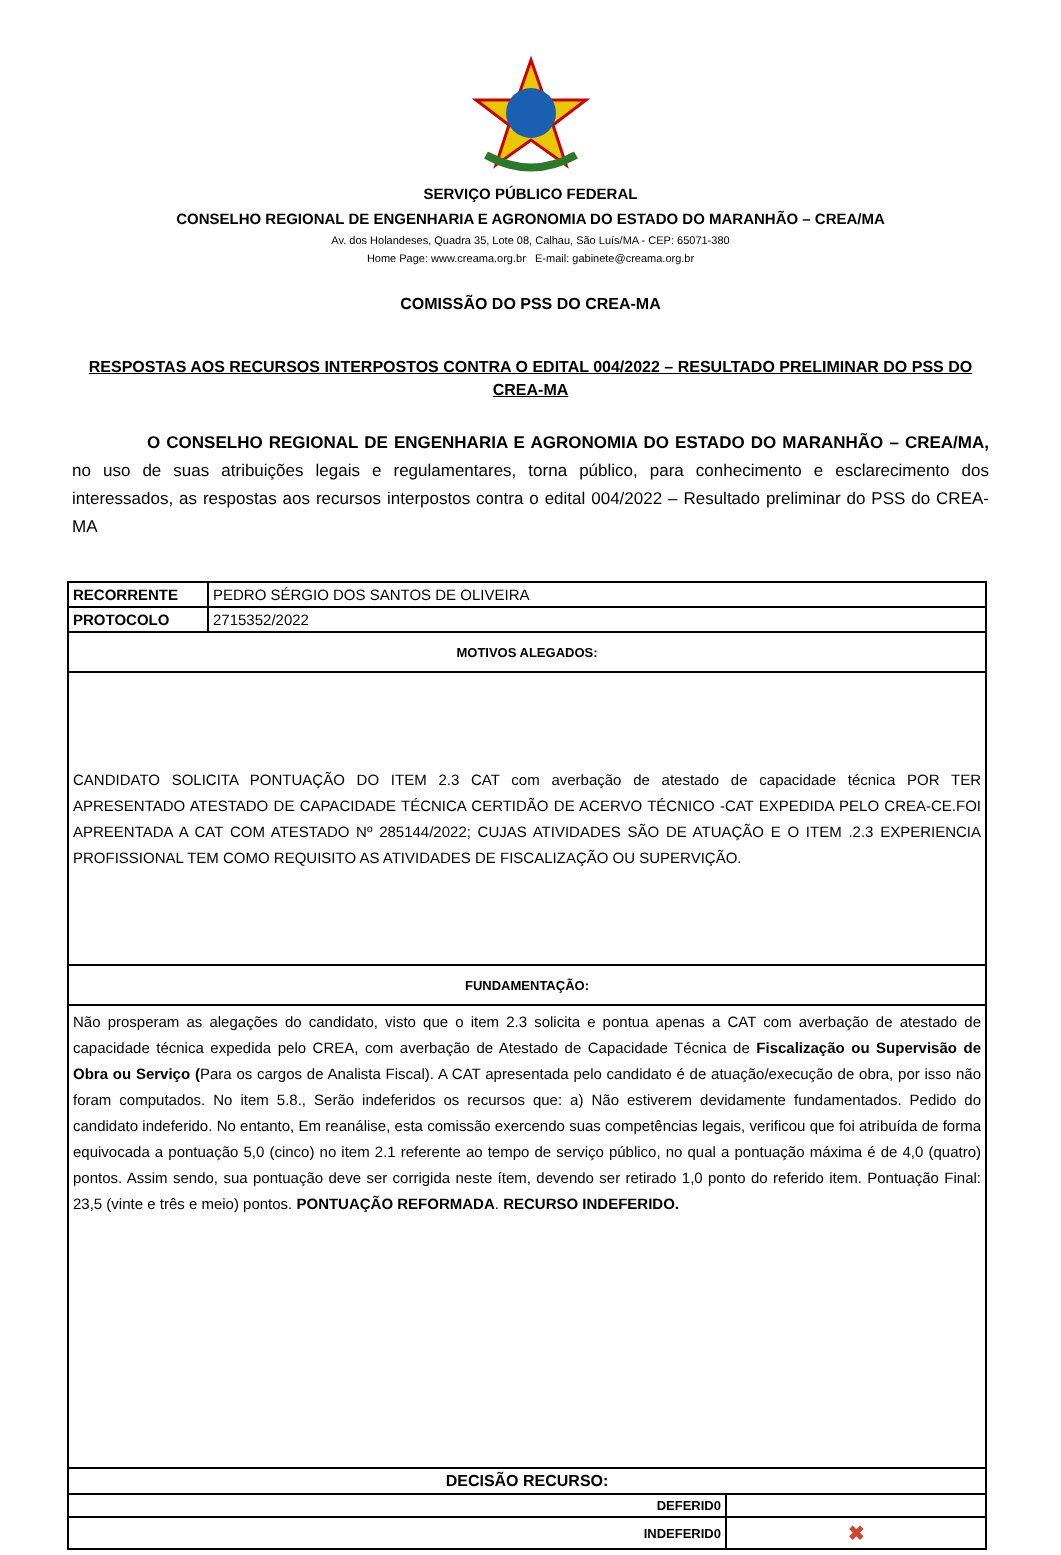SERVIÇO PÚBLICO FEDERAL
CONSELHO REGIONAL DE ENGENHARIA E AGRONOMIA DO ESTADO DO MARANHÃO – CREA/MA
Av. dos Holandeses, Quadra 35, Lote 08, Calhau, São Luís/MA - CEP: 65071-380
Home Page: www.creama.org.br E-mail: gabinete@creama.org.br
COMISSÃO DO PSS DO CREA-MA
RESPOSTAS AOS RECURSOS INTERPOSTOS CONTRA O EDITAL 004/2022 – RESULTADO PRELIMINAR DO PSS DO CREA-MA
O CONSELHO REGIONAL DE ENGENHARIA E AGRONOMIA DO ESTADO DO MARANHÃO – CREA/MA, no uso de suas atribuições legais e regulamentares, torna público, para conhecimento e esclarecimento dos interessados, as respostas aos recursos interpostos contra o edital 004/2022 – Resultado preliminar do PSS do CREA-MA
| RECORRENTE | PEDRO SÉRGIO DOS SANTOS DE OLIVEIRA | |
| PROTOCOLO | 2715352/2022 | |
| MOTIVOS ALEGADOS: | | |
| CANDIDATO SOLICITA PONTUAÇÃO DO ITEM 2.3 CAT com averbação de atestado de capacidade técnica POR TER APRESENTADO ATESTADO DE CAPACIDADE TÉCNICA CERTIDÃO DE ACERVO TÉCNICO -CAT EXPEDIDA PELO CREA-CE.FOI APREENTADA A CAT COM ATESTADO Nº 285144/2022; CUJAS ATIVIDADES SÃO DE ATUAÇÃO E O ITEM .2.3 EXPERIENCIA PROFISSIONAL TEM COMO REQUISITO AS ATIVIDADES DE FISCALIZAÇÃO OU SUPERVIÇÃO. | | |
| FUNDAMENTAÇÃO: | | |
| Não prosperam as alegações do candidato, visto que o item 2.3 solicita e pontua apenas a CAT com averbação de atestado de capacidade técnica expedida pelo CREA, com averbação de Atestado de Capacidade Técnica de Fiscalização ou Supervisão de Obra ou Serviço ( Para os cargos de Analista Fiscal). A CAT apresentada pelo candidato é de atuação/execução de obra, por isso não foram computados. No item 5.8., Serão indeferidos os recursos que: a) Não estiverem devidamente fundamentados. Pedido do candidato indeferido. No entanto, Em reanálise, esta comissão exercendo suas competências legais, verificou que foi atribuída de forma equivocada a pontuação 5,0 (cinco) no item 2.1 referente ao tempo de serviço público, no qual a pontuação máxima é de 4,0 (quatro) pontos. Assim sendo, sua pontuação deve ser corrigida neste ítem, devendo ser retirado 1,0 ponto do referido item. Pontuação Final: 23,5 (vinte e três e meio) pontos. PONTUAÇÃO REFORMADA . RECURSO INDEFERIDO. | | |
| DECISÃO RECURSO: | | |
| DEFERID0 | | |
| INDEFERID0 | | ✖ |